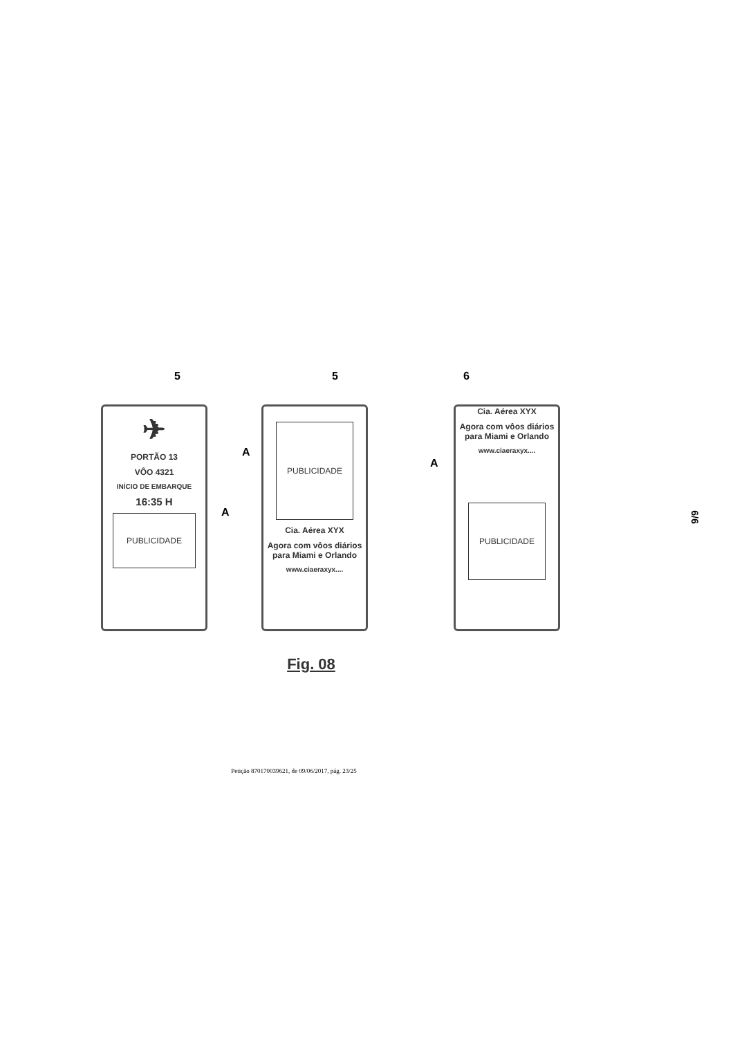5 5 6
✈
PORTÃO 13
VÔO 4321
INÍCIO DE EMBARQUE
16:35 H
PUBLICIDADE
A
PUBLICIDADE
Cia. Aérea XYX
Agora com vôos diários para Miami e Orlando
www.ciaeraxyx....
A
Cia. Aérea XYX
Agora com vôos diários para Miami e Orlando
www.ciaeraxyx....
PUBLICIDADE
A
Fig. 08
Petição 870170039621, de 09/06/2017, pág. 23/25
6/6